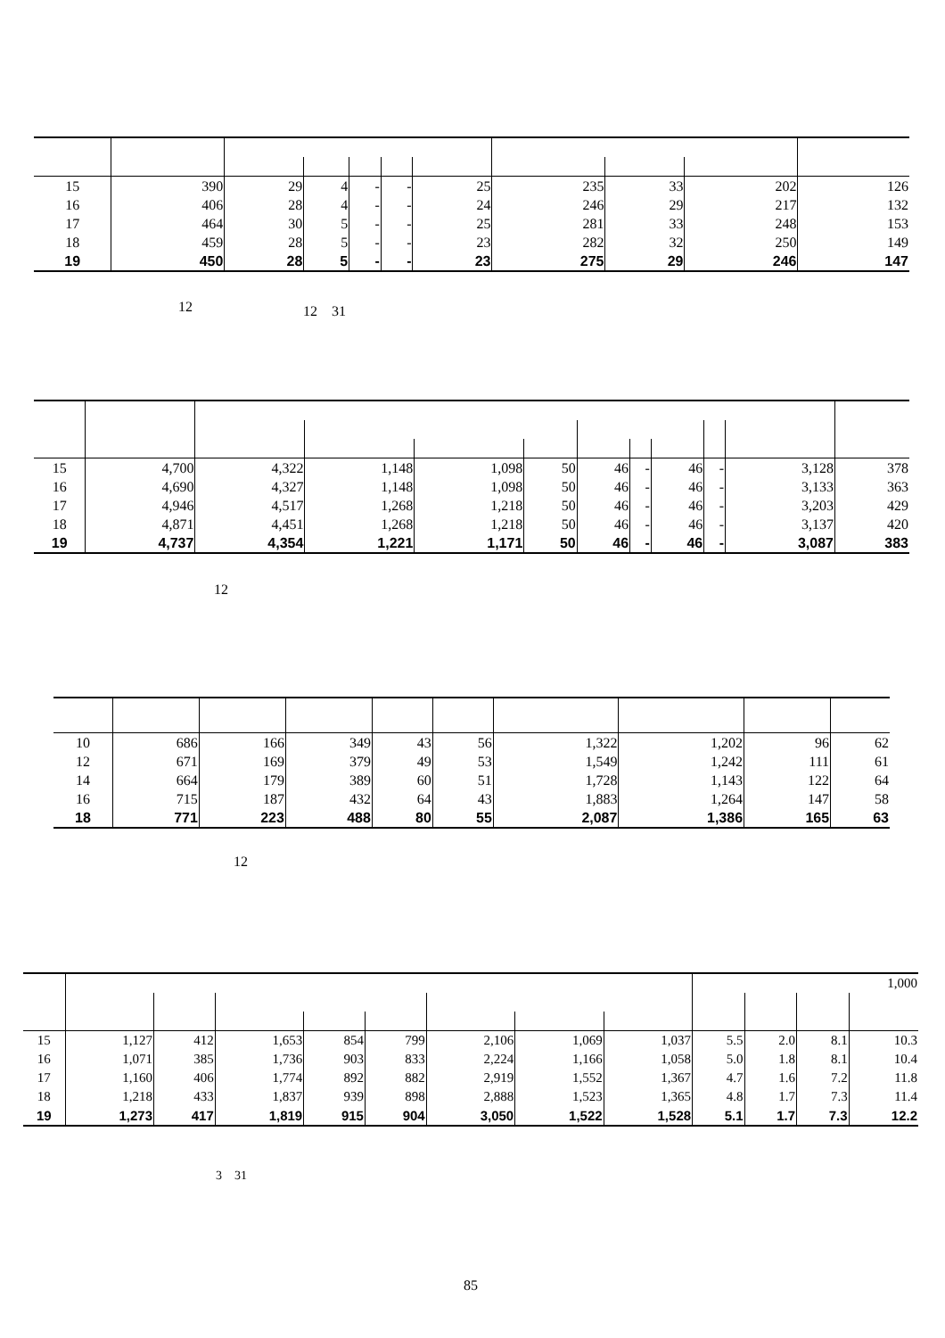| 15 | 390 | 29 | 4 | - | - | 25 | 235 | 33 | 202 | 126 |
| 16 | 406 | 28 | 4 | - | - | 24 | 246 | 29 | 217 | 132 |
| 17 | 464 | 30 | 5 | - | - | 25 | 281 | 33 | 248 | 153 |
| 18 | 459 | 28 | 5 | - | - | 23 | 282 | 32 | 250 | 149 |
| 19 | 450 | 28 | 5 | - | - | 23 | 275 | 29 | 246 | 147 |
12 12　31
| 15 | 4,700 | 4,322 | 1,148 | 1,098 | 50 | 46 | - | 46 | - | 3,128 | 378 |
| 16 | 4,690 | 4,327 | 1,148 | 1,098 | 50 | 46 | - | 46 | - | 3,133 | 363 |
| 17 | 4,946 | 4,517 | 1,268 | 1,218 | 50 | 46 | - | 46 | - | 3,203 | 429 |
| 18 | 4,871 | 4,451 | 1,268 | 1,218 | 50 | 46 | - | 46 | - | 3,137 | 420 |
| 19 | 4,737 | 4,354 | 1,221 | 1,171 | 50 | 46 | - | 46 | - | 3,087 | 383 |
12
| 10 | 686 | 166 | 349 | 43 | 56 | 1,322 | 1,202 | 96 | 62 |
| 12 | 671 | 169 | 379 | 49 | 53 | 1,549 | 1,242 | 111 | 61 |
| 14 | 664 | 179 | 389 | 60 | 51 | 1,728 | 1,143 | 122 | 64 |
| 16 | 715 | 187 | 432 | 64 | 43 | 1,883 | 1,264 | 147 | 58 |
| 18 | 771 | 223 | 488 | 80 | 55 | 2,087 | 1,386 | 165 | 63 |
12
| | | | | | | | | | 1,000 | | | |
| 15 | 1,127 | 412 | 1,653 | 854 | 799 | 2,106 | 1,069 | 1,037 | 5.5 | 2.0 | 8.1 | 10.3 |
| 16 | 1,071 | 385 | 1,736 | 903 | 833 | 2,224 | 1,166 | 1,058 | 5.0 | 1.8 | 8.1 | 10.4 |
| 17 | 1,160 | 406 | 1,774 | 892 | 882 | 2,919 | 1,552 | 1,367 | 4.7 | 1.6 | 7.2 | 11.8 |
| 18 | 1,218 | 433 | 1,837 | 939 | 898 | 2,888 | 1,523 | 1,365 | 4.8 | 1.7 | 7.3 | 11.4 |
| 19 | 1,273 | 417 | 1,819 | 915 | 904 | 3,050 | 1,522 | 1,528 | 5.1 | 1.7 | 7.3 | 12.2 |
3　31
85